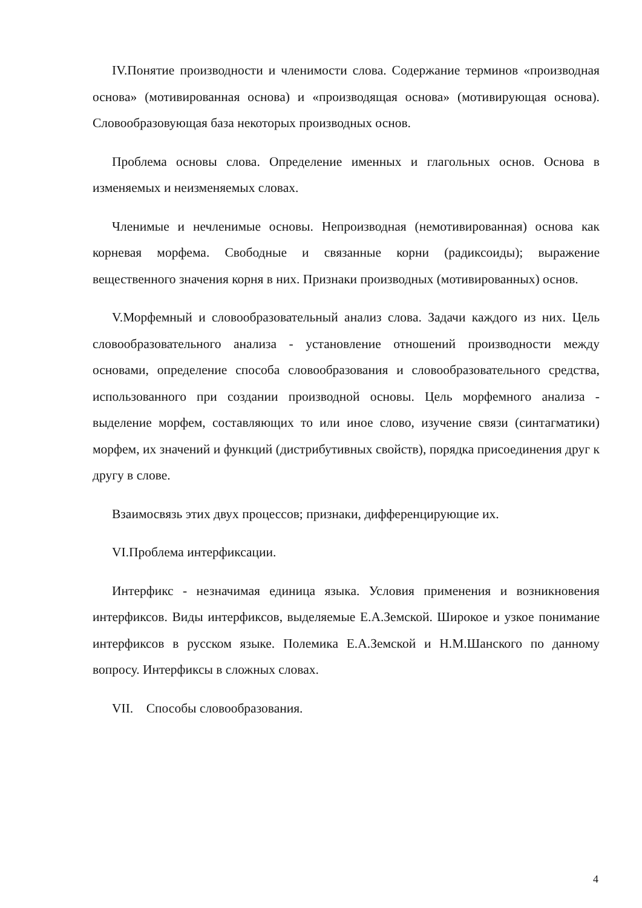IV.Понятие производности и членимости слова. Содержание терминов «производная основа» (мотивированная основа) и «производящая основа» (мотивирующая основа). Словообразовующая база некоторых производных основ.
Проблема основы слова. Определение именных и глагольных основ. Основа в изменяемых и неизменяемых словах.
Членимые и нечленимые основы. Непроизводная (немотивированная) основа как корневая морфема. Свободные и связанные корни (радиксоиды); выражение вещественного значения корня в них. Признаки производных (мотивированных) основ.
V.Морфемный и словообразовательный анализ слова. Задачи каждого из них. Цель словообразовательного анализа - установление отношений производности между основами, определение способа словообразования и словообразовательного средства, использованного при создании производной основы. Цель морфемного анализа - выделение морфем, составляющих то или иное слово, изучение связи (синтагматики) морфем, их значений и функций (дистрибутивных свойств), порядка присоединения друг к другу в слове.
Взаимосвязь этих двух процессов; признаки, дифференцирующие их.
VI.Проблема интерфиксации.
Интерфикс - незначимая единица языка. Условия применения и возникновения интерфиксов. Виды интерфиксов, выделяемые Е.А.Земской. Широкое и узкое понимание интерфиксов в русском языке. Полемика Е.А.Земской и Н.М.Шанского по данному вопросу. Интерфиксы в сложных словах.
VII. Способы словообразования.
4